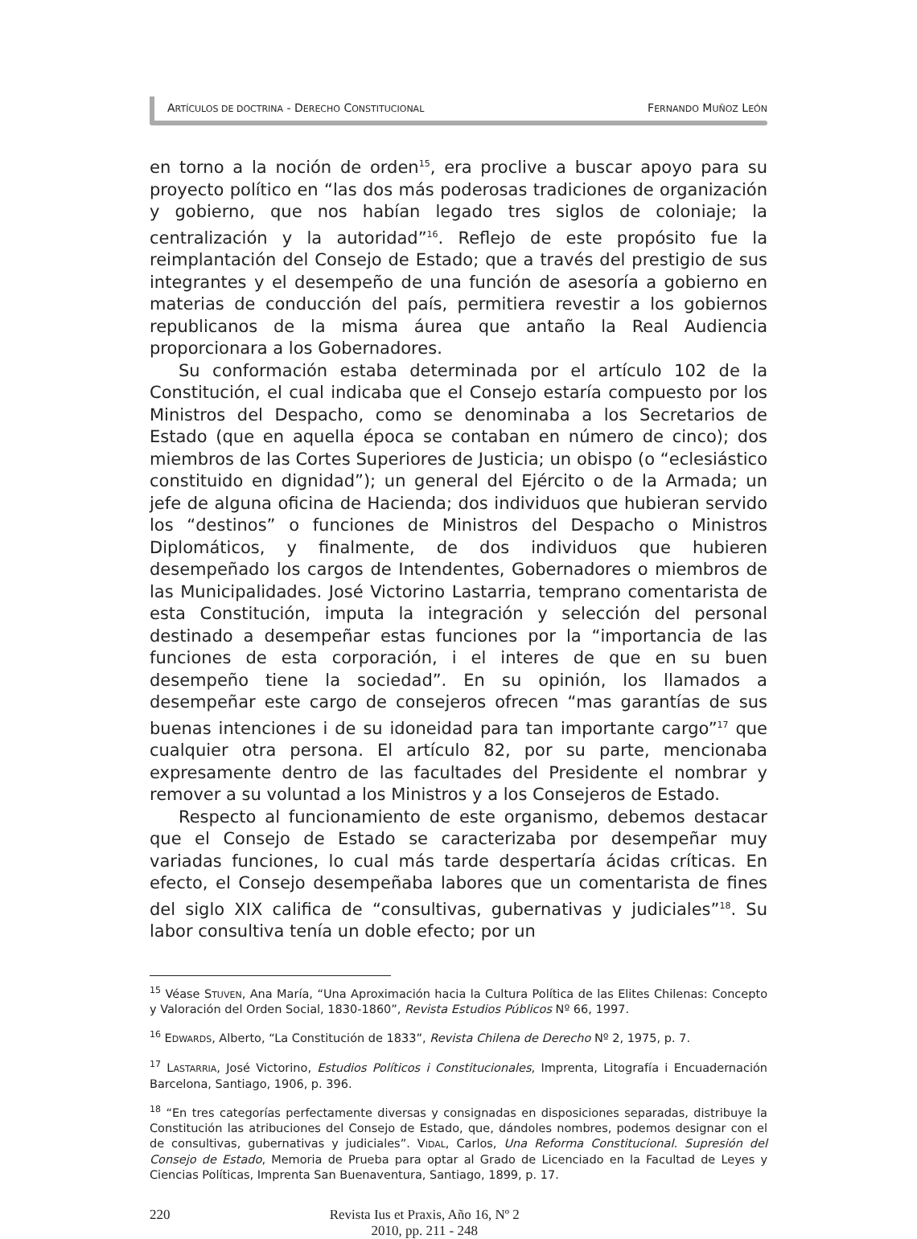ARTÍCULOS DE DOCTRINA - DERECHO CONSTITUCIONAL FERNANDO MUÑOZ LEÓN
en torno a la noción de orden<sup>15</sup>, era proclive a buscar apoyo para su proyecto político en “las dos más poderosas tradiciones de organización y gobierno, que nos habían legado tres siglos de coloniaje; la centralización y la autoridad”<sup>16</sup>. Reflejo de este propósito fue la reimplantación del Consejo de Estado; que a través del prestigio de sus integrantes y el desempeño de una función de asesoría a gobierno en materias de conducción del país, permitiera revestir a los gobiernos republicanos de la misma áurea que antaño la Real Audiencia proporcionara a los Gobernadores.
Su conformación estaba determinada por el artículo 102 de la Constitución, el cual indicaba que el Consejo estaría compuesto por los Ministros del Despacho, como se denominaba a los Secretarios de Estado (que en aquella época se contaban en número de cinco); dos miembros de las Cortes Superiores de Justicia; un obispo (o “eclesiástico constituido en dignidad”); un general del Ejército o de la Armada; un jefe de alguna oficina de Hacienda; dos individuos que hubieran servido los “destinos” o funciones de Ministros del Despacho o Ministros Diplomáticos, y finalmente, de dos individuos que hubieren desempeñado los cargos de Intendentes, Gobernadores o miembros de las Municipalidades. José Victorino Lastarria, temprano comentarista de esta Constitución, imputa la integración y selección del personal destinado a desempeñar estas funciones por la “importancia de las funciones de esta corporación, i el interes de que en su buen desempeño tiene la sociedad”. En su opinión, los llamados a desempeñar este cargo de consejeros ofrecen “mas garantías de sus buenas intenciones i de su idoneidad para tan importante cargo”<sup>17</sup> que cualquier otra persona. El artículo 82, por su parte, mencionaba expresamente dentro de las facultades del Presidente el nombrar y remover a su voluntad a los Ministros y a los Consejeros de Estado.
Respecto al funcionamiento de este organismo, debemos destacar que el Consejo de Estado se caracterizaba por desempeñar muy variadas funciones, lo cual más tarde despertaría ácidas críticas. En efecto, el Consejo desempeñaba labores que un comentarista de fines del siglo XIX califica de “consultivas, gubernativas y judiciales”<sup>18</sup>. Su labor consultiva tenía un doble efecto; por un
<sup>15</sup> Véase STUVEN, Ana María, “Una Aproximación hacia la Cultura Política de las Elites Chilenas: Concepto y Valoración del Orden Social, 1830-1860”, Revista Estudios Públicos Nº 66, 1997.
<sup>16</sup> EDWARDS, Alberto, “La Constitución de 1833”, Revista Chilena de Derecho Nº 2, 1975, p. 7.
<sup>17</sup> LASTARRIA, José Victorino, Estudios Políticos i Constitucionales, Imprenta, Litografía i Encuadernación Barcelona, Santiago, 1906, p. 396.
<sup>18</sup> “En tres categorías perfectamente diversas y consignadas en disposiciones separadas, distribuye la Constitución las atribuciones del Consejo de Estado, que, dándoles nombres, podemos designar con el de consultivas, gubernativas y judiciales”. VIDAL, Carlos, Una Reforma Constitucional. Supresión del Consejo de Estado, Memoria de Prueba para optar al Grado de Licenciado en la Facultad de Leyes y Ciencias Políticas, Imprenta San Buenaventura, Santiago, 1899, p. 17.
220 Revista Ius et Praxis, Año 16, Nº 2
2010, pp. 211 - 248